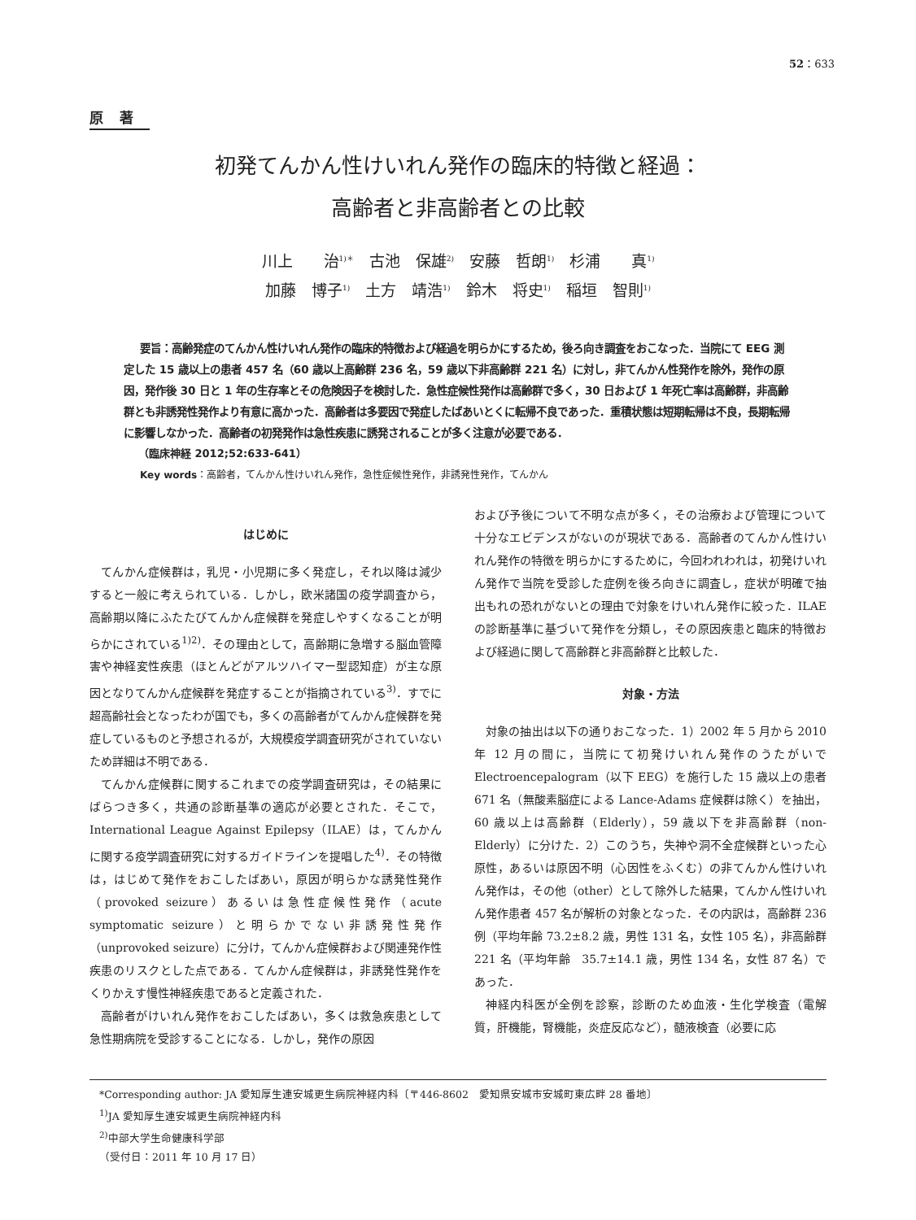52：633
原著
初発てんかん性けいれん発作の臨床的特徴と経過：
高齢者と非高齢者との比較
川上　　治<sup>1)＊</sup>　古池　保雄<sup>2)</sup>　安藤　哲朗<sup>1)</sup>　杉浦　　真<sup>1)</sup>
加藤　博子<sup>1)</sup>　土方　靖浩<sup>1)</sup>　鈴木　将史<sup>1)</sup>　稲垣　智則<sup>1)</sup>
要旨：高齢発症のてんかん性けいれん発作の臨床的特徴および経過を明らかにするため，後ろ向き調査をおこなった．当院にて EEG 測定した 15 歳以上の患者 457 名（60 歳以上高齢群 236 名，59 歳以下非高齢群 221 名）に対し，非てんかん性発作を除外，発作の原因，発作後 30 日と 1 年の生存率とその危険因子を検討した．急性症候性発作は高齢群で多く，30 日および 1 年死亡率は高齢群，非高齢群とも非誘発性発作より有意に高かった．高齢者は多要因で発症したばあいとくに転帰不良であった．重積状態は短期転帰は不良，長期転帰に影響しなかった．高齢者の初発発作は急性疾患に誘発されることが多く注意が必要である．
（臨床神経 2012;52:633-641）
Key words：高齢者，てんかん性けいれん発作，急性症候性発作，非誘発性発作，てんかん
はじめに
てんかん症候群は，乳児・小児期に多く発症し，それ以降は減少すると一般に考えられている．しかし，欧米諸国の疫学調査から，高齢期以降にふたたびてんかん症候群を発症しやすくなることが明らかにされている<sup>1)2)</sup>．その理由として，高齢期に急増する脳血管障害や神経変性疾患（ほとんどがアルツハイマー型認知症）が主な原因となりてんかん症候群を発症することが指摘されている<sup>3)</sup>．すでに超高齢社会となったわが国でも，多くの高齢者がてんかん症候群を発症しているものと予想されるが，大規模疫学調査研究がされていないため詳細は不明である．
てんかん症候群に関するこれまでの疫学調査研究は，その結果にばらつき多く，共通の診断基準の適応が必要とされた．そこで，International League Against Epilepsy（ILAE）は，てんかんに関する疫学調査研究に対するガイドラインを提唱した<sup>4)</sup>．その特徴は，はじめて発作をおこしたばあい，原因が明らかな誘発性発作（provoked seizure）あるいは急性症候性発作（acute symptomatic seizure）と明らかでない非誘発性発作（unprovoked seizure）に分け，てんかん症候群および関連発作性疾患のリスクとした点である．てんかん症候群は，非誘発性発作をくりかえす慢性神経疾患であると定義された．
高齢者がけいれん発作をおこしたばあい，多くは救急疾患として急性期病院を受診することになる．しかし，発作の原因
および予後について不明な点が多く，その治療および管理について十分なエビデンスがないのが現状である．高齢者のてんかん性けいれん発作の特徴を明らかにするために，今回われわれは，初発けいれん発作で当院を受診した症例を後ろ向きに調査し，症状が明確で抽出もれの恐れがないとの理由で対象をけいれん発作に絞った．ILAE の診断基準に基づいて発作を分類し，その原因疾患と臨床的特徴および経過に関して高齢群と非高齢群と比較した．
対象・方法
対象の抽出は以下の通りおこなった．1）2002 年 5 月から 2010 年 12 月の間に，当院にて初発けいれん発作のうたがいで Electroencepalogram（以下 EEG）を施行した 15 歳以上の患者 671 名（無酸素脳症による Lance-Adams 症候群は除く）を抽出，60 歳以上は高齢群（Elderly），59 歳以下を非高齢群（non-Elderly）に分けた．2）このうち，失神や洞不全症候群といった心原性，あるいは原因不明（心因性をふくむ）の非てんかん性けいれん発作は，その他（other）として除外した結果，てんかん性けいれん発作患者 457 名が解析の対象となった．その内訳は，高齢群 236 例（平均年齢 73.2±8.2 歳，男性 131 名，女性 105 名），非高齢群 221 名（平均年齢　35.7±14.1 歳，男性 134 名，女性 87 名）であった．
神経内科医が全例を診察，診断のため血液・生化学検査（電解質，肝機能，腎機能，炎症反応など），髄液検査（必要に応
*Corresponding author: JA 愛知厚生連安城更生病院神経内科〔〒446-8602　愛知県安城市安城町東広畔 28 番地〕
<sup>1)</sup> JA 愛知厚生連安城更生病院神経内科
<sup>2)</sup> 中部大学生命健康科学部
（受付日：2011 年 10 月 17 日）